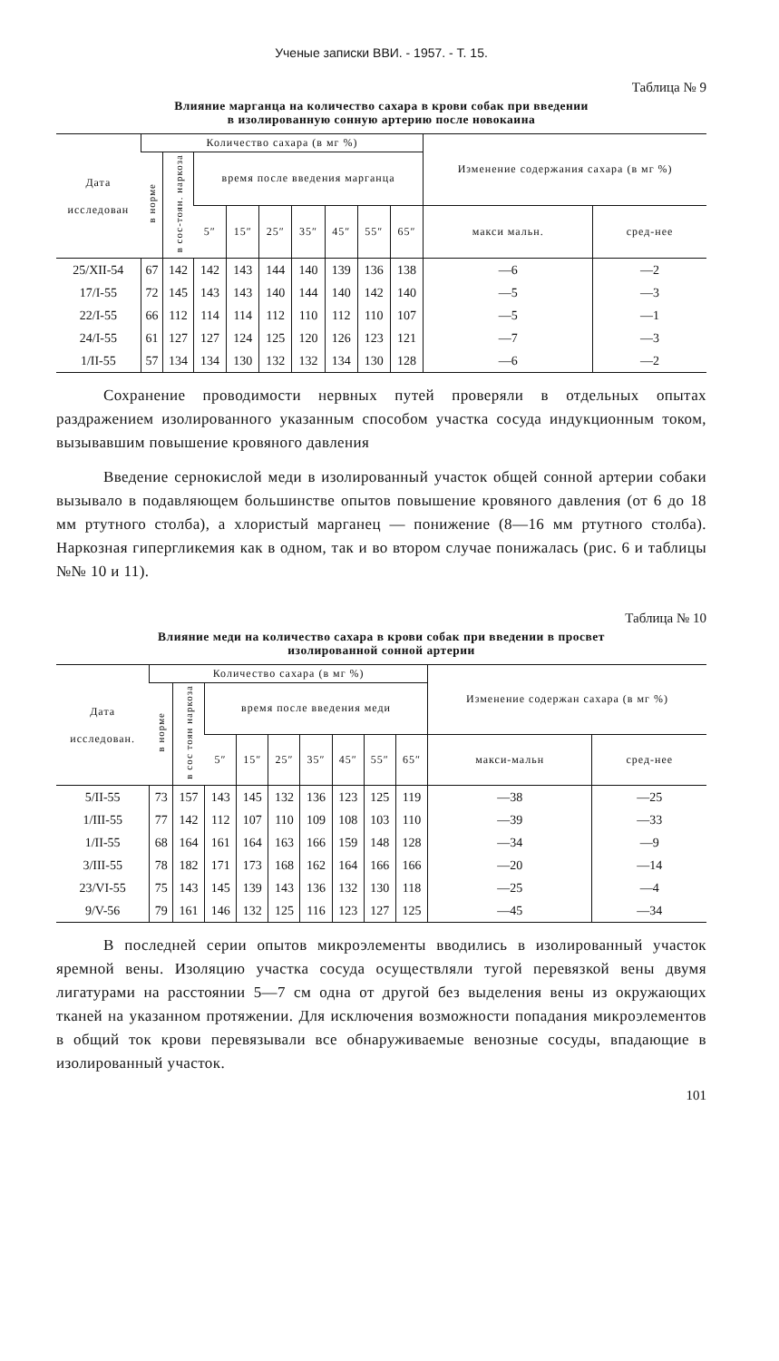Ученые записки ВВИ. - 1957. - Т. 15.
Таблица № 9
Влияние марганца на количество сахара в крови собак при введении
в изолированную сонную артерию после новокаина
| Дата исследован | Количество сахара (в мг %) | | | | | | | | | Изменение содержания сахара (в мг %) | |
| --- | --- | --- | --- | --- | --- | --- | --- | --- | --- | --- | --- |
| | в норме | в сос-тоян. наркоза | время после введения марганца | | | | | | | | |
| | | | 5″ | 15″ | 25″ | 35″ | 45″ | 55″ | 65″ | макси мальн. | сред-нее |
| 25/XII-54 | 67 | 142 | 142 | 143 | 144 | 140 | 139 | 136 | 138 | —6 | —2 |
| 17/I-55 | 72 | 145 | 143 | 143 | 140 | 144 | 140 | 142 | 140 | —5 | —3 |
| 22/I-55 | 66 | 112 | 114 | 114 | 112 | 110 | 112 | 110 | 107 | —5 | —1 |
| 24/I-55 | 61 | 127 | 127 | 124 | 125 | 120 | 126 | 123 | 121 | —7 | —3 |
| 1/II-55 | 57 | 134 | 134 | 130 | 132 | 132 | 134 | 130 | 128 | —6 | —2 |
Сохранение проводимости нервных путей проверяли в отдельных опытах раздражением изолированного указанным способом участка сосуда индукционным током, вызывавшим повышение кровяного давления
Введение сернокислой меди в изолированный участок общей сонной артерии собаки вызывало в подавляющем большинстве опытов повышение кровяного давления (от 6 до 18 мм ртутного столба), а хлористый марганец — понижение (8—16 мм ртутного столба). Наркозная гипергликемия как в одном, так и во втором случае понижалась (рис. 6 и таблицы №№ 10 и 11).
Таблица № 10
Влияние меди на количество сахара в крови собак при введении в просвет
изолированной сонной артерии
| Дата исследован. | Количество сахара (в мг %) | | | | | | | | | Изменение содержан сахара (в мг %) | |
| --- | --- | --- | --- | --- | --- | --- | --- | --- | --- | --- | --- |
| | в норме | в сос тоян наркоза | время после введения меди | | | | | | | | |
| | | | 5″ | 15″ | 25″ | 35″ | 45″ | 55″ | 65″ | макси-мальн | сред-нее |
| 5/II-55 | 73 | 157 | 143 | 145 | 132 | 136 | 123 | 125 | 119 | —38 | —25 |
| 1/III-55 | 77 | 142 | 112 | 107 | 110 | 109 | 108 | 103 | 110 | —39 | —33 |
| 1/II-55 | 68 | 164 | 161 | 164 | 163 | 166 | 159 | 148 | 128 | —34 | —9 |
| 3/III-55 | 78 | 182 | 171 | 173 | 168 | 162 | 164 | 166 | 166 | —20 | —14 |
| 23/VI-55 | 75 | 143 | 145 | 139 | 143 | 136 | 132 | 130 | 118 | —25 | —4 |
| 9/V-56 | 79 | 161 | 146 | 132 | 125 | 116 | 123 | 127 | 125 | —45 | —34 |
В последней серии опытов микроэлементы вводились в изолированный участок яремной вены. Изоляцию участка сосуда осуществляли тугой перевязкой вены двумя лигатурами на расстоянии 5—7 см одна от другой без выделения вены из окружающих тканей на указанном протяжении. Для исключения возможности попадания микроэлементов в общий ток крови перевязывали все обнаруживаемые венозные сосуды, впадающие в изолированный участок.
101